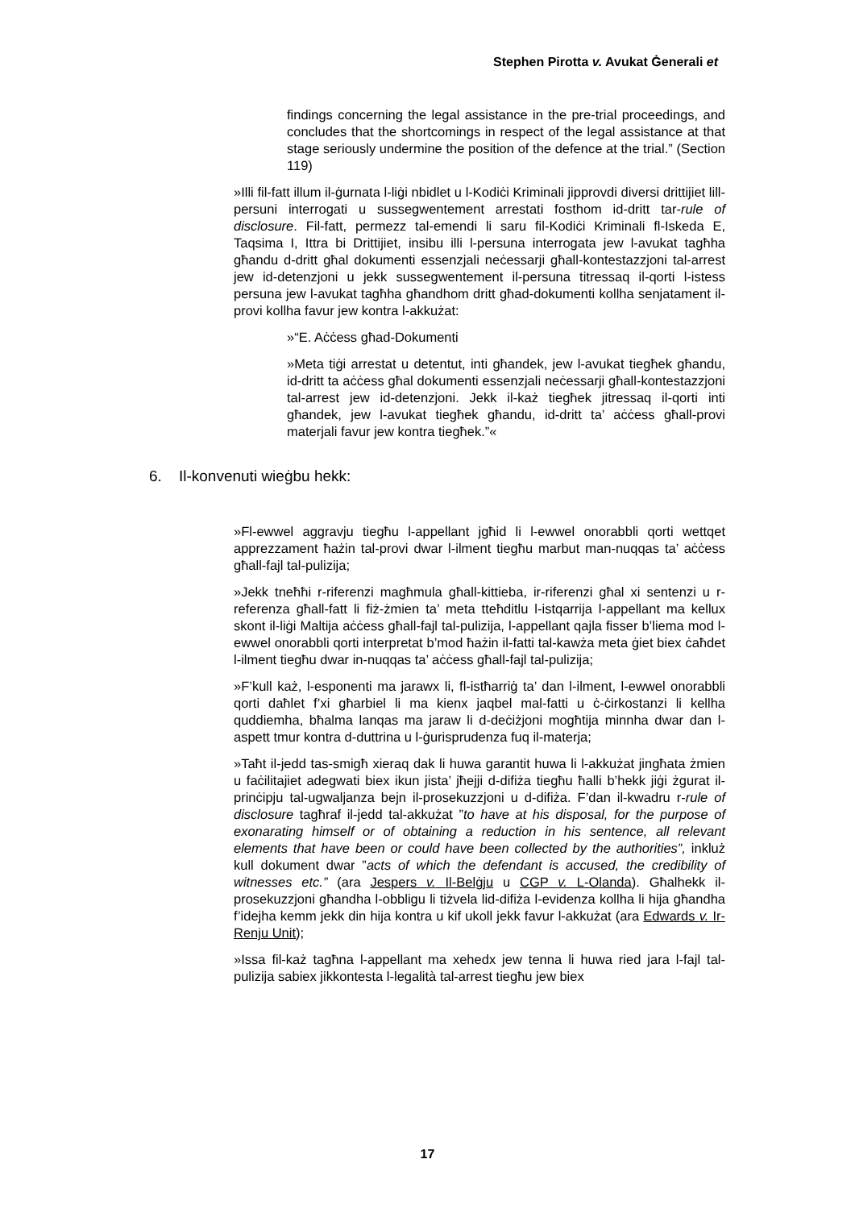Stephen Pirotta v. Avukat Ġenerali et
findings concerning the legal assistance in the pre-trial proceedings, and concludes that the shortcomings in respect of the legal assistance at that stage seriously undermine the position of the defence at the trial.” (Section 119)
»Illi fil-fatt illum il-ġurnata l-liġi nbidlet u l-Kodiċi Kriminali jipprovdi diversi drittijiet lill-persuni interrogati u sussegwentement arrestati fosthom id-dritt tar-rule of disclosure. Fil-fatt, permezz tal-emendi li saru fil-Kodiċi Kriminali fl-Iskeda E, Taqsima I, Ittra bi Drittijiet, insibu illi l-persuna interrogata jew l-avukat tagħha għandu d-dritt għal dokumenti essenzjali neċessarji għall-kontestazzjoni tal-arrest jew id-detenzjoni u jekk sussegwentement il-persuna titressaq il-qorti l-istess persuna jew l-avukat tagħha għandhom dritt għad-dokumenti kollha senjatament il-provi kollha favur jew kontra l-akkużat:
»“E. Aċċess għad-Dokumenti
»Meta tiġi arrestat u detentut, inti għandek, jew l-avukat tiegħek għandu, id-dritt ta aċċess għal dokumenti essenzjali neċessarji għall-kontestazzjoni tal-arrest jew id-detenzjoni. Jekk il-każ tiegħek jitressaq il-qorti inti għandek, jew l-avukat tiegħek għandu, id-dritt ta’ aċċess għall-provi materjali favur jew kontra tiegħek.”«
6. Il-konvenuti wieġbu hekk:
»Fl-ewwel aggravju tiegħu l-appellant jgħid li l-ewwel onorabbli qorti wettqet apprezzament ħażin tal-provi dwar l-ilment tiegħu marbut man-nuqqas ta’ aċċess għall-fajl tal-pulizija;
»Jekk tneħħi r-riferenzi magħmula għall-kittieba, ir-riferenzi għal xi sentenzi u r-referenza għall-fatt li fiż-żmien ta’ meta tteħditlu l-istqarrija l-appellant ma kellux skont il-liġi Maltija aċċess għall-fajl tal-pulizija, l-appellant qajla fisser b’liema mod l-ewwel onorabbli qorti interpretat b’mod ħażin il-fatti tal-kawża meta ġiet biex ċaħdet l-ilment tiegħu dwar in-nuqqas ta’ aċċess għall-fajl tal-pulizija;
»F’kull każ, l-esponenti ma jarawx li, fl-istħarriġ ta’ dan l-ilment, l-ewwel onorabbli qorti daħlet f’xi għarbiel li ma kienx jaqbel mal-fatti u ċ-ċirkostanzi li kellha quddiemha, bħalma lanqas ma jaraw li d-deċiżjoni mogħtija minnha dwar dan l-aspett tmur kontra d-duttrina u l-ġurisprudenza fuq il-materja;
»Taħt il-jedd tas-smigħ xieraq dak li huwa garantit huwa li l-akkużat jingħata żmien u faċilitajiet adegwati biex ikun jista’ jħejji d-difiża tiegħu ħalli b’hekk jiġi żgurat il-prinċipju tal-ugwaljanza bejn il-prosekuzzjoni u d-difiża. F’dan il-kwadru r-rule of disclosure tagħraf il-jedd tal-akkużat ”to have at his disposal, for the purpose of exonarating himself or of obtaining a reduction in his sentence, all relevant elements that have been or could have been collected by the authorities”, inkluż kull dokument dwar ”acts of which the defendant is accused, the credibility of witnesses etc.” (ara Jespers v. Il-Belġju u CGP v. L-Olanda). Għalhekk il-prosekuzzjoni għandha l-obbligu li tiżvela lid-difiża l-evidenza kollha li hija għandha f’idejha kemm jekk din hija kontra u kif ukoll jekk favur l-akkużat (ara Edwards v. Ir-Renju Unit);
»Issa fil-każ tagħna l-appellant ma xehedx jew tenna li huwa ried jara l-fajl tal-pulizija sabiex jikkontesta l-legalità tal-arrest tiegħu jew biex
17